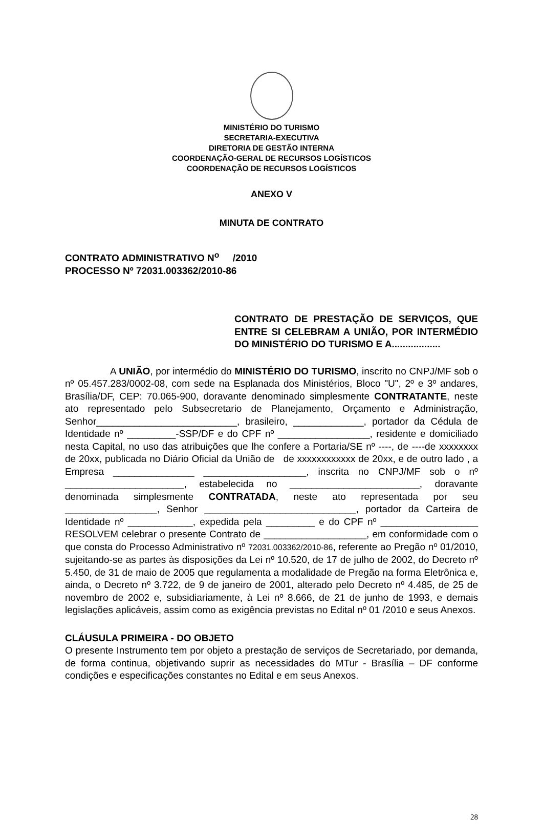MINISTÉRIO DO TURISMO
SECRETARIA-EXECUTIVA
DIRETORIA DE GESTÃO INTERNA
COORDENAÇÃO-GERAL DE RECURSOS LOGÍSTICOS
COORDENAÇÃO DE RECURSOS LOGÍSTICOS
ANEXO V
MINUTA DE CONTRATO
CONTRATO ADMINISTRATIVO N<sup>o</sup> /2010
PROCESSO Nº 72031.003362/2010-86
CONTRATO DE PRESTAÇÃO DE SERVIÇOS, QUE ENTRE SI CELEBRAM A UNIÃO, POR INTERMÉDIO DO MINISTÉRIO DO TURISMO E A..................
A UNIÃO, por intermédio do MINISTÉRIO DO TURISMO, inscrito no CNPJ/MF sob o nº 05.457.283/0002-08, com sede na Esplanada dos Ministérios, Bloco "U", 2º e 3º andares, Brasília/DF, CEP: 70.065-900, doravante denominado simplesmente CONTRATANTE, neste ato representado pelo Subsecretario de Planejamento, Orçamento e Administração, Senhor__________________________, brasileiro, _____________, portador da Cédula de Identidade nº _________-SSP/DF e do CPF nº _________________, residente e domiciliado nesta Capital, no uso das atribuições que lhe confere a Portaria/SE nº ----, de ----de xxxxxxxx de 20xx, publicada no Diário Oficial da União de de xxxxxxxxxxxx de 20xx, e de outro lado , a Empresa _______________ ___________________, inscrita no CNPJ/MF sob o nº ______________________, estabelecida no ________________________, doravante denominada simplesmente CONTRATADA, neste ato representada por seu _________________, Senhor ____________________________, portador da Carteira de Identidade nº ____________, expedida pela _________ e do CPF nº __________________ RESOLVEM celebrar o presente Contrato de ___________________, em conformidade com o que consta do Processo Administrativo nº 72031.003362/2010-86, referente ao Pregão nº 01/2010, sujeitando-se as partes às disposições da Lei nº 10.520, de 17 de julho de 2002, do Decreto nº 5.450, de 31 de maio de 2005 que regulamenta a modalidade de Pregão na forma Eletrônica e, ainda, o Decreto nº 3.722, de 9 de janeiro de 2001, alterado pelo Decreto nº 4.485, de 25 de novembro de 2002 e, subsidiariamente, à Lei nº 8.666, de 21 de junho de 1993, e demais legislações aplicáveis, assim como as exigência previstas no Edital nº 01 /2010 e seus Anexos.
CLÁUSULA PRIMEIRA - DO OBJETO
O presente Instrumento tem por objeto a prestação de serviços de Secretariado, por demanda, de forma continua, objetivando suprir as necessidades do MTur - Brasília – DF conforme condições e especificações constantes no Edital e em seus Anexos.
28